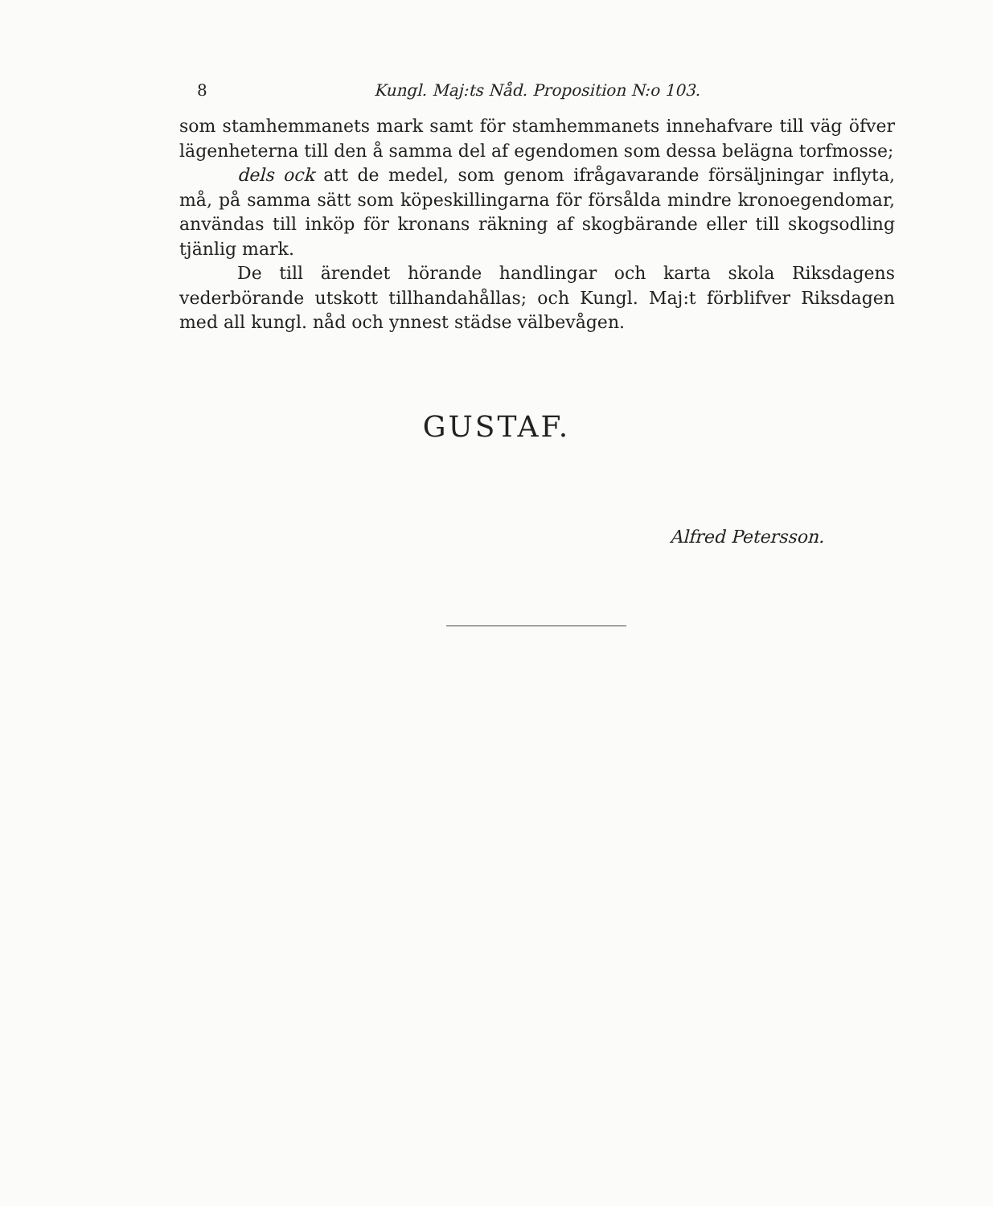8 Kungl. Maj:ts Nåd. Proposition N:o 103.
som stamhemmanets mark samt för stamhemmanets innehafvare till väg öfver lägenheterna till den å samma del af egendomen som dessa belägna torfmosse;
dels ock att de medel, som genom ifrågavarande försäljningar inflyta, må, på samma sätt som köpeskillingarna för försålda mindre kronoegendomar, användas till inköp för kronans räkning af skogbärande eller till skogsodling tjänlig mark.
De till ärendet hörande handlingar och karta skola Riksdagens vederbörande utskott tillhandahållas; och Kungl. Maj:t förblifver Riksdagen med all kungl. nåd och ynnest städse välbevågen.
GUSTAF.
Alfred Petersson.